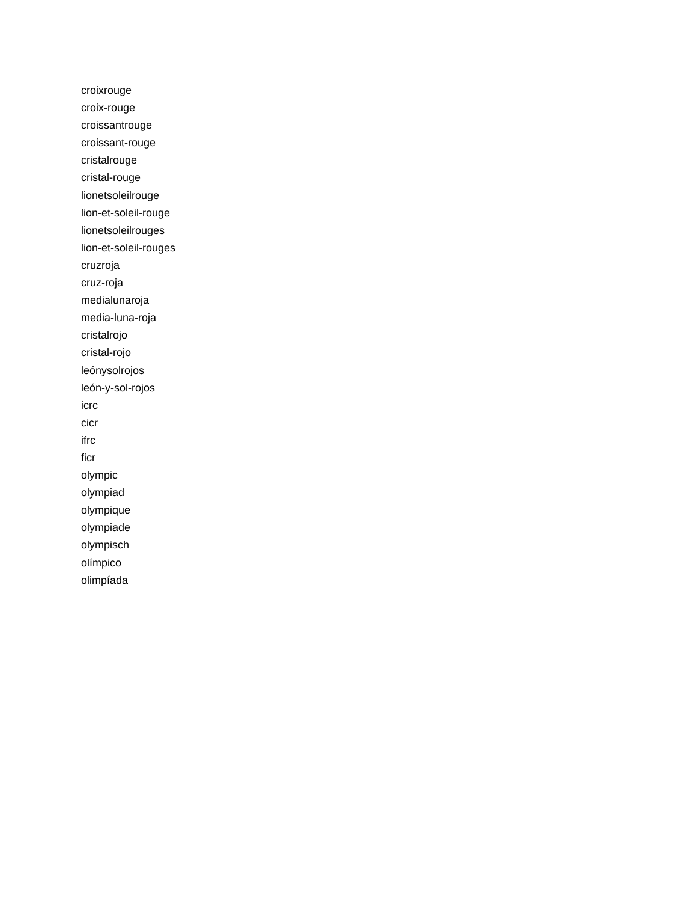croixrouge
croix-rouge
croissantrouge
croissant-rouge
cristalrouge
cristal-rouge
lionetsoleilrouge
lion-et-soleil-rouge
lionetsoleilrouges
lion-et-soleil-rouges
cruzroja
cruz-roja
medialunaroja
media-luna-roja
cristalrojo
cristal-rojo
leónysolrojos
león-y-sol-rojos
icrc
cicr
ifrc
ficr
olympic
olympiad
olympique
olympiade
olympisch
olímpico
olimpíada